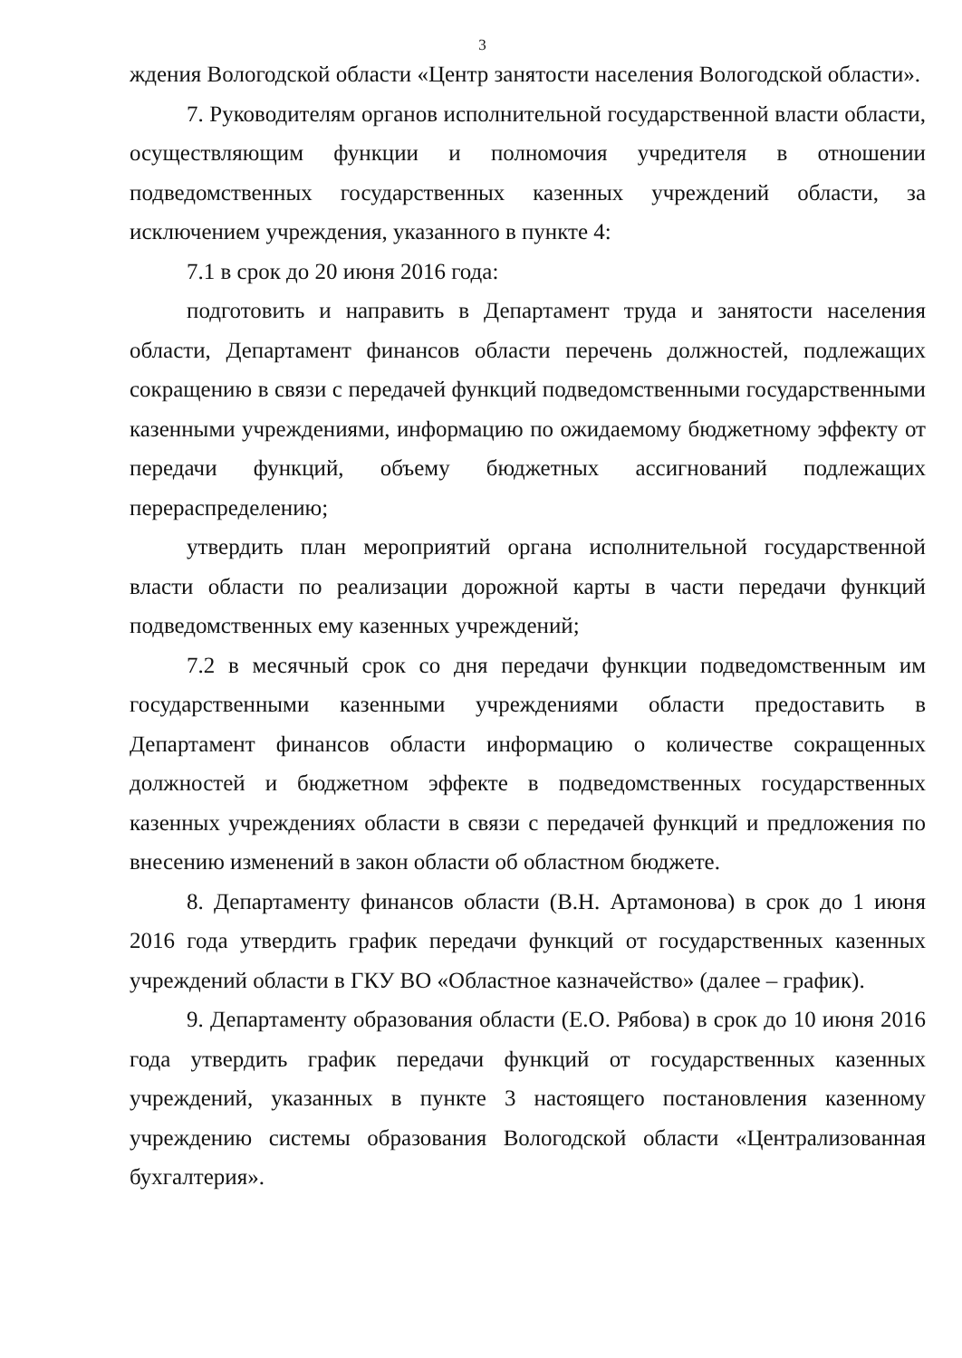3
ждения Вологодской области «Центр занятости населения Вологодской области».
7. Руководителям органов исполнительной государственной власти области, осуществляющим функции и полномочия учредителя в отношении подведомственных государственных казенных учреждений области, за исключением учреждения, указанного в пункте 4:
7.1 в срок до 20 июня 2016 года:
подготовить и направить в Департамент труда и занятости населения области, Департамент финансов области перечень должностей, подлежащих сокращению в связи с передачей функций подведомственными государственными казенными учреждениями, информацию по ожидаемому бюджетному эффекту от передачи функций, объему бюджетных ассигнований подлежащих перераспределению;
утвердить план мероприятий органа исполнительной государственной власти области по реализации дорожной карты в части передачи функций подведомственных ему казенных учреждений;
7.2 в месячный срок со дня передачи функции подведомственным им государственными казенными учреждениями области предоставить в Департамент финансов области информацию о количестве сокращенных должностей и бюджетном эффекте в подведомственных государственных казенных учреждениях области в связи с передачей функций и предложения по внесению изменений в закон области об областном бюджете.
8. Департаменту финансов области (В.Н. Артамонова) в срок до 1 июня 2016 года утвердить график передачи функций от государственных казенных учреждений области в ГКУ ВО «Областное казначейство» (далее – график).
9. Департаменту образования области (Е.О. Рябова) в срок до 10 июня 2016 года утвердить график передачи функций от государственных казенных учреждений, указанных в пункте 3 настоящего постановления казенному учреждению системы образования Вологодской области «Централизованная бухгалтерия».